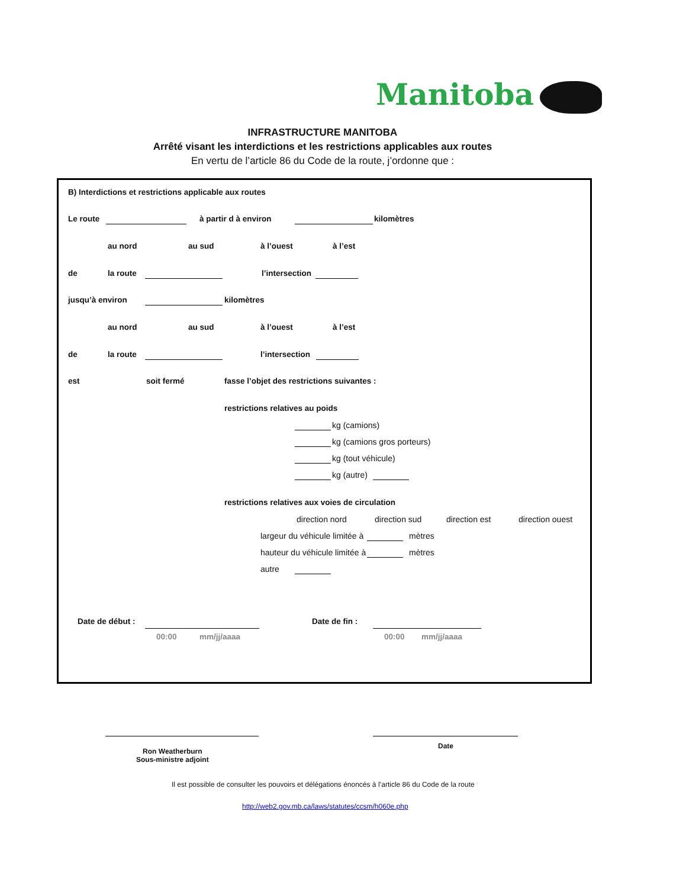Manitoba
INFRASTRUCTURE MANITOBA
Arrêté visant les interdictions et les restrictions applicables aux routes
En vertu de l’article 86 du Code de la route, j’ordonne que :
B) Interdictions et restrictions applicable aux routes
Le route à partir d à environ kilomètres
au nord au sud à l’ouest à l’est
de la route l’intersection
jusqu’à environ kilomètres
au nord au sud à l’ouest à l’est
de la route l’intersection
est soit fermé fasse l’objet des restrictions suivantes :
restrictions relatives au poids
kg (camions)
kg (camions gros porteurs)
kg (tout véhicule)
kg (autre)
restrictions relatives aux voies de circulation
direction nord direction sud direction est direction ouest
largeur du véhicule limitée à mètres
hauteur du véhicule limitée à mètres
autre
Date de début :
00:00 mm/jj/aaaa
Date de fin :
00:00 mm/jj/aaaa
Ron Weatherburn
Sous-ministre adjoint
Date
Il est possible de consulter les pouvoirs et délégations énoncés à l’article 86 du Code de la route
http://web2.gov.mb.ca/laws/statutes/ccsm/h060e.php